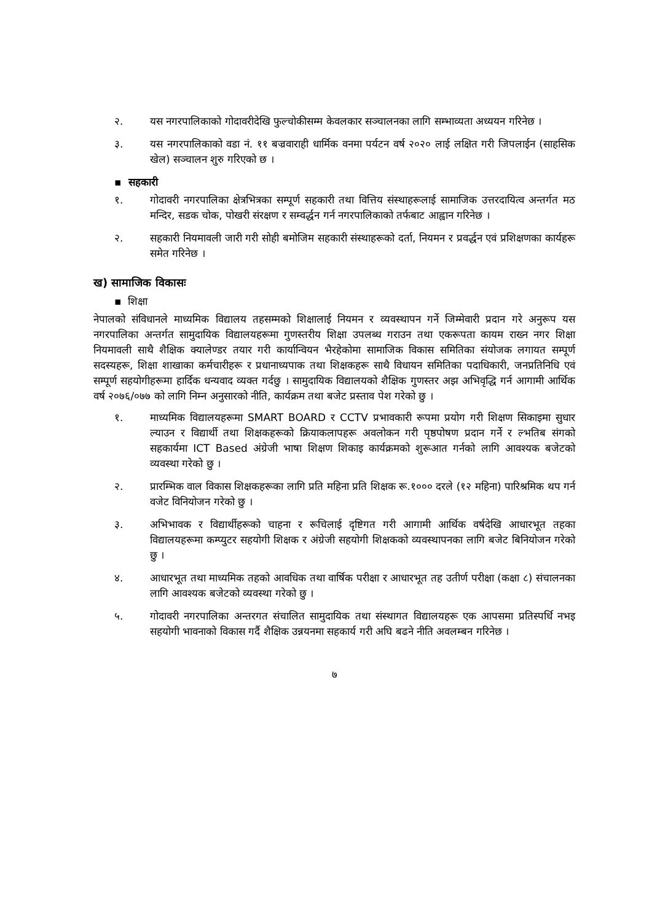२. यस नगरपालिकाको गोदावरीदेखि फुल्चोकीसम्म केवलकार सञ्चालनका लागि सम्भाव्यता अध्ययन गरिनेछ ।
३. यस नगरपालिकाको वडा नं. ११ बज्रवाराही धार्मिक वनमा पर्यटन वर्ष २०२० लाई लक्षित गरी जिपलाईन (साहसिक खेल) सञ्चालन शुरु गरिएको छ ।
▪ सहकारी
१. गोदावरी नगरपालिका क्षेत्रभित्रका सम्पूर्ण सहकारी तथा वित्तिय संस्थाहरूलाई सामाजिक उत्तरदायित्व अन्तर्गत मठ मन्दिर, सडक चोक, पोखरी संरक्षण र सम्वर्द्धन गर्न नगरपालिकाको तर्फबाट आह्वान गरिनेछ ।
२. सहकारी नियमावली जारी गरी सोही बमोजिम सहकारी संस्थाहरूको दर्ता, नियमन र प्रवर्द्धन एवं प्रशिक्षणका कार्यहरू समेत गरिनेछ ।
ख) सामाजिक विकासः
▪ शिक्षा
नेपालको संविधानले माध्यमिक विद्यालय तहसम्मको शिक्षालाई नियमन र व्यवस्थापन गर्ने जिम्मेवारी प्रदान गरे अनुरूप यस नगरपालिका अन्तर्गत सामुदायिक विद्यालयहरूमा गुणस्तरीय शिक्षा उपलब्ध गराउन तथा एकरूपता कायम राख्न नगर शिक्षा नियमावली साथै शैक्षिक क्यालेण्डर तयार गरी कार्यान्वियन भैरहेकोमा सामाजिक विकास समितिका संयोजक लगायत सम्पूर्ण सदस्यहरू, शिक्षा शाखाका कर्मचारीहरू र प्रधानाध्यपाक तथा शिक्षकहरू साथै विधायन समितिका पदाधिकारी, जनप्रतिनिधि एवं सम्पूर्ण सहयोगीहरूमा हार्दिक धन्यवाद व्यक्त गर्दछु । सामुदायिक विद्यालयको शैक्षिक गुणस्तर अझ अभिवृद्धि गर्न आगामी आर्थिक वर्ष २०७६/०७७ को लागि निम्न अनुसारको नीति, कार्यक्रम तथा बजेट प्रस्ताव पेश गरेको छु ।
१. माध्यमिक विद्यालयहरूमा SMART BOARD र CCTV प्रभावकारी रूपमा प्रयोग गरी शिक्षण सिकाइमा सुधार ल्याउन र विद्यार्थी तथा शिक्षकहरूको क्रियाकलापहरू अवलोकन गरी पृष्ठपोषण प्रदान गर्ने र ल्भतिब संगको सहकार्यमा ICT Based अंग्रेजी भाषा शिक्षण शिकाइ कार्यक्रमको शुरूआत गर्नको लागि आवश्यक बजेटको व्यवस्था गरेको छु ।
२. प्रारम्भिक वाल विकास शिक्षकहरूका लागि प्रति महिना प्रति शिक्षक रू.१००० दरले (१२ महिना) पारिश्रमिक थप गर्न वजेट विनियोजन गरेको छु ।
३. अभिभावक र विद्यार्थीहरूको चाहना र रूचिलाई दृष्टिगत गरी आगामी आर्थिक वर्षदेखि आधारभूत तहका विद्यालयहरूमा कम्प्युटर सहयोगी शिक्षक र अंग्रेजी सहयोगी शिक्षकको व्यवस्थापनका लागि बजेट बिनियोजन गरेको छु ।
४. आधारभूत तथा माध्यमिक तहको आवधिक तथा वार्षिक परीक्षा र आधारभूत तह उतीर्ण परीक्षा (कक्षा ८) संचालनका लागि आवश्यक बजेटको व्यवस्था गरेको छु ।
५. गोदावरी नगरपालिका अन्तरगत संचालित सामुदायिक तथा संस्थागत विद्यालयहरू एक आपसमा प्रतिस्पर्धि नभइ सहयोगी भावनाको विकास गर्दै शैक्षिक उन्नयनमा सहकार्य गरी अघि बढने नीति अवलम्बन गरिनेछ ।
७